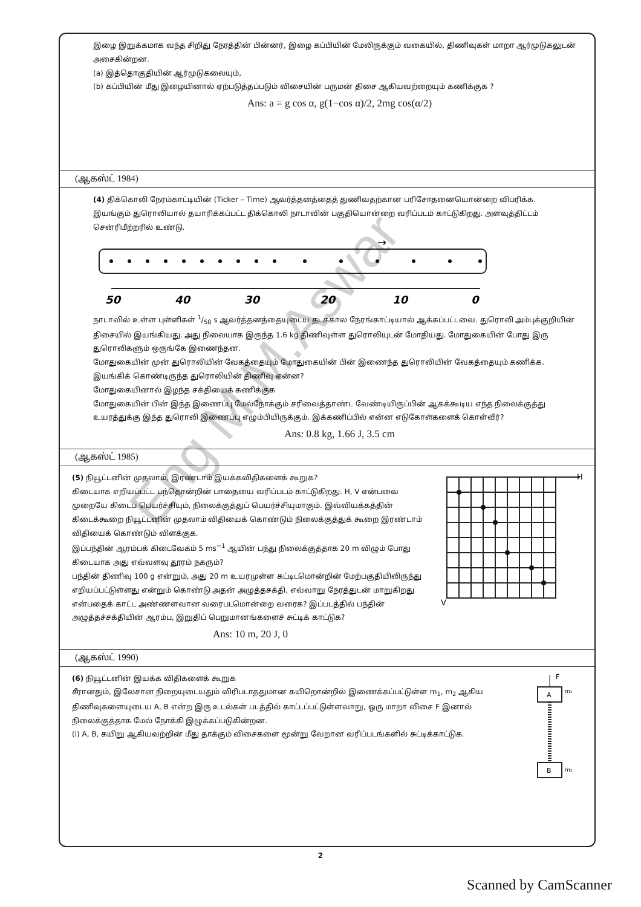இழை இறுக்கமாக வந்த சிறிது நேரத்தின் பின்னர், இழை கப்பியின் மேலிருக்கும் வகையில், திணிவுகள் மாறா ஆர்முடுகலுடன் அசைகின்றன.
(a) இத்தொகுதியின் ஆர்முடுகலையும்,
(b) கப்பியின் மீது இழையினால் ஏற்படுத்தப்படும் விசையின் பருமன் திசை ஆகியவற்றையும் கணிக்குக ?
Ans: a = g cos α, g(1−cos α)/2, 2mg cos(α/2)
(ஆகஸ்ட் 1984)
(4) திக்கொலி நேரம்காட்டியின் (Ticker – Time) ஆவர்த்தனத்தைத் துணிவதற்கான பரிசோதனையொன்றை விபரிக்க.
இயங்கும் துரொலியால் தயாரிக்கப்பட்ட திக்கொலி நாடாவின் பகுதியொன்றை வரிப்படம் காட்டுகிறது. அளவுத்திட்டம் சென்ரிமீற்றரில் உண்டு.
→
50
40
30
20
10
0
நாடாவில் உள்ள புள்ளிகள் 1/50 s ஆவர்த்தனத்தையுடைய தடககால நேரங்காட்டியால் ஆக்கப்பட்டவை. துரொலி அம்புக்குறியின் திசையில் இயங்கியது. அது நிலையாக இருந்த 1.6 kg திணிவுள்ள துரொலியுடன் மோதியது. மோதுகையின் போது இரு துரொலிகளும் ஒருங்கே இணைந்தன.
மோதுகையின் முன் துரொலியின் வேகத்தையும் மோதுகையின் பின் இணைந்த துரொலியின் வேகத்தையும் கணிக்க.
இயங்கிக் கொண்டிருந்த துரொலியின் திணிவு என்ன?
மோதுகையினால் இழந்த சக்தியைக் கணிக்குக
மோதுகையின் பின் இந்த இணைப்பு மேல்நோக்கும் சரிவைத்தாண்ட வேண்டியிருப்பின் ஆகக்கூடிய எந்த நிலைக்குத்து உயரத்துக்கு இந்த துரொலி இணைப்பு எழும்பியிருக்கும். இக்கணிப்பில் என்ன எடுகோள்களைக் கொள்வீர்?
Ans: 0.8 kg, 1.66 J, 3.5 cm
(ஆகஸ்ட் 1985)
(5) நியூட்டனின் முதலாம், இரண்டாம் இயக்கவிதிகளைக் கூறுக?
கிடையாக எறியப்பட்ட பந்தொன்றின் பாதையை வரிப்படம் காட்டுகிறது. H, V என்பவை முறையே கிடைப் பெயர்ச்சியும், நிலைக்குத்துப் பெயர்ச்சியுமாகும். இவ்வியக்கத்தின் கிடைக்கூறை நியூட்டனின் முதலாம் விதியைக் கொண்டும் நிலைக்குத்துக் கூறை இரண்டாம் விதியைக் கொண்டும் விளக்குக.
இப்பந்தின் ஆரம்பக் கிடைவேகம் 5 ms<sup>−1</sup> ஆயின் பந்து நிலைக்குத்தாக 20 m விழும் போது கிடையாக அது எவ்வளவு தூரம் நகரும்?
பந்தின் திணிவு 100 g என்றும், அது 20 m உயரமுள்ள கட்டிடமொன்றின் மேற்பகுதியிலிருந்து எறியப்பட்டுள்ளது என்றும் கொண்டு அதன் அழுத்தசக்தி, எவ்வாறு நேரத்துடன் மாறுகிறது என்பதைக் காட்ட அண்ணளவான வரைபடமொன்றை வரைக? இப்படத்தில் பந்தின் அழுத்தச்சக்தியின் ஆரம்ப, இறுதிப் பெறுமானங்களைச் சுட்டிக் காட்டுக?
Ans: 10 m, 20 J, 0
H
V
(ஆகஸ்ட் 1990)
(6) நியூட்டனின் இயக்க விதிகளைக் கூறுக
சீரானதும், இலேசான நிறையுடையதும் விரிபடாததுமான கயிறொன்றில் இணைக்கப்பட்டுள்ள m<sub>1</sub>, m<sub>2</sub> ஆகிய திணிவுகளையுடைய A, B என்ற இரு உடல்கள் படத்தில் காட்டப்பட்டுள்ளவாறு, ஒரு மாறா விசை F இனால் நிலைக்குத்தாக மேல் நோக்கி இழுக்கப்படுகின்றன.
(i) A, B, கயிறு ஆகியவற்றின் மீது தாக்கும் விசைகளை மூன்று வேறான வரிப்படங்களில் சுட்டிக்காட்டுக.
F
A
m₁
B
m₂
Eng M.M.Aswar
2
Scanned by CamScanner